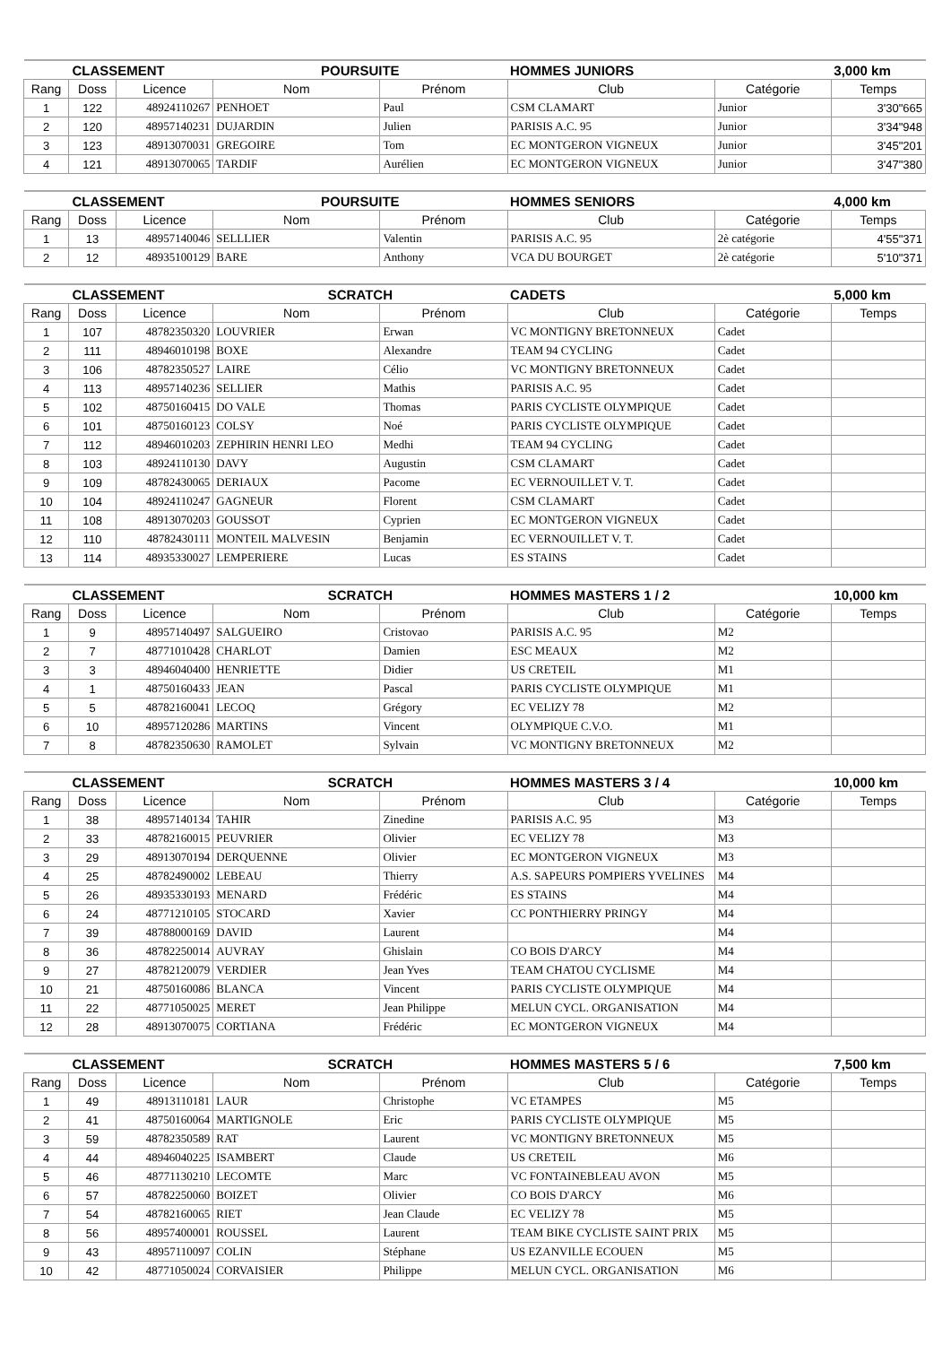| CLASSEMENT | | | POURSUITE | | HOMMES JUNIORS | | 3,000 km |
| Rang | Doss | Licence | Nom | Prénom | Club | Catégorie | Temps |
| 1 | 122 | 48924110267 | PENHOET | Paul | CSM CLAMART | Junior | 3'30"665 |
| 2 | 120 | 48957140231 | DUJARDIN | Julien | PARISIS A.C. 95 | Junior | 3'34"948 |
| 3 | 123 | 48913070031 | GREGOIRE | Tom | EC MONTGERON VIGNEUX | Junior | 3'45"201 |
| 4 | 121 | 48913070065 | TARDIF | Aurélien | EC MONTGERON VIGNEUX | Junior | 3'47"380 |
| CLASSEMENT | | | POURSUITE | | HOMMES SENIORS | | 4,000 km |
| Rang | Doss | Licence | Nom | Prénom | Club | Catégorie | Temps |
| 1 | 13 | 48957140046 | SELLLIER | Valentin | PARISIS A.C. 95 | 2è catégorie | 4'55"371 |
| 2 | 12 | 48935100129 | BARE | Anthony | VCA DU BOURGET | 2è catégorie | 5'10"371 |
| CLASSEMENT | | | SCRATCH | | CADETS | | 5,000 km |
| Rang | Doss | Licence | Nom | Prénom | Club | Catégorie | Temps |
| 1 | 107 | 48782350320 | LOUVRIER | Erwan | VC MONTIGNY BRETONNEUX | Cadet | |
| 2 | 111 | 48946010198 | BOXE | Alexandre | TEAM 94 CYCLING | Cadet | |
| 3 | 106 | 48782350527 | LAIRE | Célio | VC MONTIGNY BRETONNEUX | Cadet | |
| 4 | 113 | 48957140236 | SELLIER | Mathis | PARISIS A.C. 95 | Cadet | |
| 5 | 102 | 48750160415 | DO VALE | Thomas | PARIS CYCLISTE OLYMPIQUE | Cadet | |
| 6 | 101 | 48750160123 | COLSY | Noé | PARIS CYCLISTE OLYMPIQUE | Cadet | |
| 7 | 112 | 48946010203 | ZEPHIRIN HENRI LEO | Medhi | TEAM 94 CYCLING | Cadet | |
| 8 | 103 | 48924110130 | DAVY | Augustin | CSM CLAMART | Cadet | |
| 9 | 109 | 48782430065 | DERIAUX | Pacome | EC VERNOUILLET V. T. | Cadet | |
| 10 | 104 | 48924110247 | GAGNEUR | Florent | CSM CLAMART | Cadet | |
| 11 | 108 | 48913070203 | GOUSSOT | Cyprien | EC MONTGERON VIGNEUX | Cadet | |
| 12 | 110 | 48782430111 | MONTEIL MALVESIN | Benjamin | EC VERNOUILLET V. T. | Cadet | |
| 13 | 114 | 48935330027 | LEMPERIERE | Lucas | ES STAINS | Cadet | |
| CLASSEMENT | | | SCRATCH | | HOMMES MASTERS 1 / 2 | | 10,000 km |
| Rang | Doss | Licence | Nom | Prénom | Club | Catégorie | Temps |
| 1 | 9 | 48957140497 | SALGUEIRO | Cristovao | PARISIS A.C. 95 | M2 | |
| 2 | 7 | 48771010428 | CHARLOT | Damien | ESC MEAUX | M2 | |
| 3 | 3 | 48946040400 | HENRIETTE | Didier | US CRETEIL | M1 | |
| 4 | 1 | 48750160433 | JEAN | Pascal | PARIS CYCLISTE OLYMPIQUE | M1 | |
| 5 | 5 | 48782160041 | LECOQ | Grégory | EC VELIZY 78 | M2 | |
| 6 | 10 | 48957120286 | MARTINS | Vincent | OLYMPIQUE C.V.O. | M1 | |
| 7 | 8 | 48782350630 | RAMOLET | Sylvain | VC MONTIGNY BRETONNEUX | M2 | |
| CLASSEMENT | | | SCRATCH | | HOMMES MASTERS 3 / 4 | | 10,000 km |
| Rang | Doss | Licence | Nom | Prénom | Club | Catégorie | Temps |
| 1 | 38 | 48957140134 | TAHIR | Zinedine | PARISIS A.C. 95 | M3 | |
| 2 | 33 | 48782160015 | PEUVRIER | Olivier | EC VELIZY 78 | M3 | |
| 3 | 29 | 48913070194 | DERQUENNE | Olivier | EC MONTGERON VIGNEUX | M3 | |
| 4 | 25 | 48782490002 | LEBEAU | Thierry | A.S. SAPEURS POMPIERS YVELINES | M4 | |
| 5 | 26 | 48935330193 | MENARD | Frédéric | ES STAINS | M4 | |
| 6 | 24 | 48771210105 | STOCARD | Xavier | CC PONTHIERRY PRINGY | M4 | |
| 7 | 39 | 48788000169 | DAVID | Laurent | | M4 | |
| 8 | 36 | 48782250014 | AUVRAY | Ghislain | CO BOIS D'ARCY | M4 | |
| 9 | 27 | 48782120079 | VERDIER | Jean Yves | TEAM CHATOU CYCLISME | M4 | |
| 10 | 21 | 48750160086 | BLANCA | Vincent | PARIS CYCLISTE OLYMPIQUE | M4 | |
| 11 | 22 | 48771050025 | MERET | Jean Philippe | MELUN CYCL. ORGANISATION | M4 | |
| 12 | 28 | 48913070075 | CORTIANA | Frédéric | EC MONTGERON VIGNEUX | M4 | |
| CLASSEMENT | | | SCRATCH | | HOMMES MASTERS 5 / 6 | | 7,500 km |
| Rang | Doss | Licence | Nom | Prénom | Club | Catégorie | Temps |
| 1 | 49 | 48913110181 | LAUR | Christophe | VC ETAMPES | M5 | |
| 2 | 41 | 48750160064 | MARTIGNOLE | Eric | PARIS CYCLISTE OLYMPIQUE | M5 | |
| 3 | 59 | 48782350589 | RAT | Laurent | VC MONTIGNY BRETONNEUX | M5 | |
| 4 | 44 | 48946040225 | ISAMBERT | Claude | US CRETEIL | M6 | |
| 5 | 46 | 48771130210 | LECOMTE | Marc | VC FONTAINEBLEAU AVON | M5 | |
| 6 | 57 | 48782250060 | BOIZET | Olivier | CO BOIS D'ARCY | M6 | |
| 7 | 54 | 48782160065 | RIET | Jean Claude | EC VELIZY 78 | M5 | |
| 8 | 56 | 48957400001 | ROUSSEL | Laurent | TEAM BIKE CYCLISTE SAINT PRIX | M5 | |
| 9 | 43 | 48957110097 | COLIN | Stéphane | US EZANVILLE ECOUEN | M5 | |
| 10 | 42 | 48771050024 | CORVAISIER | Philippe | MELUN CYCL. ORGANISATION | M6 | |